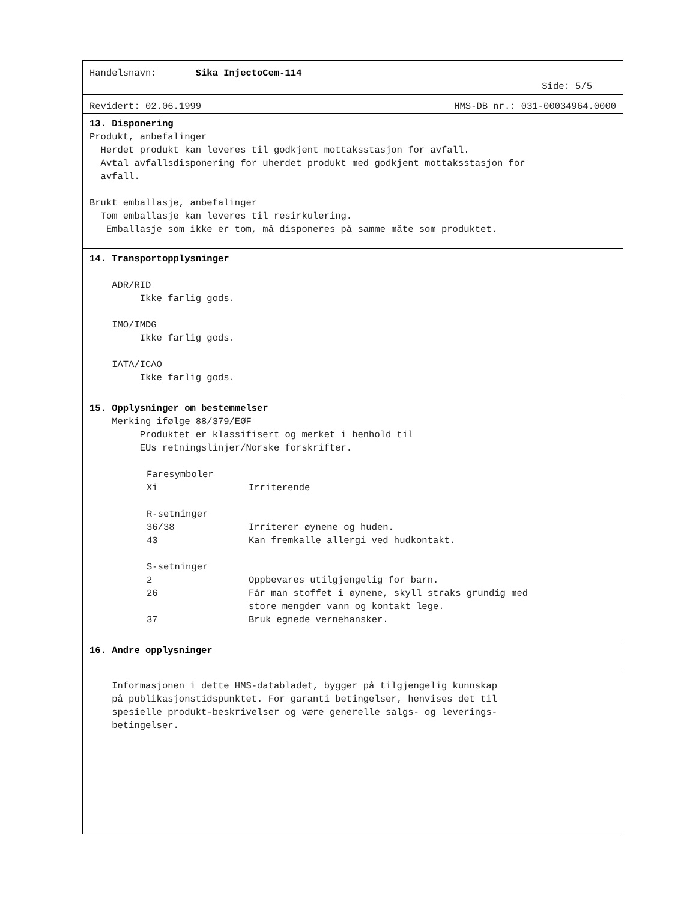Handelsnavn: Sika InjectoCem-114
Side: 5/5
Revidert: 02.06.1999 HMS-DB nr.: 031-00034964.0000
13. Disponering
Produkt, anbefalinger
Herdet produkt kan leveres til godkjent mottaksstasjon for avfall.
Avtal avfallsdisponering for uherdet produkt med godkjent mottaksstasjon for
avfall.
Brukt emballasje, anbefalinger
Tom emballasje kan leveres til resirkulering.
Emballasje som ikke er tom, må disponeres på samme måte som produktet.
14. Transportopplysninger
ADR/RID
Ikke farlig gods.
IMO/IMDG
Ikke farlig gods.
IATA/ICAO
Ikke farlig gods.
15. Opplysninger om bestemmelser
Merking ifølge 88/379/EØF
Produktet er klassifisert og merket i henhold til
EUs retningslinjer/Norske forskrifter.
Faresymboler
Xi Irriterende
R-setninger
36/38 Irriterer øynene og huden.
43 Kan fremkalle allergi ved hudkontakt.
S-setninger
2 Oppbevares utilgjengelig for barn.
26 Får man stoffet i øynene, skyll straks grundig med
store mengder vann og kontakt lege.
37 Bruk egnede vernehansker.
16. Andre opplysninger
Informasjonen i dette HMS-databladet, bygger på tilgjengelig kunnskap
på publikasjonstidspunktet. For garanti betingelser, henvises det til
spesielle produkt-beskrivelser og være generelle salgs- og leverings-
betingelser.